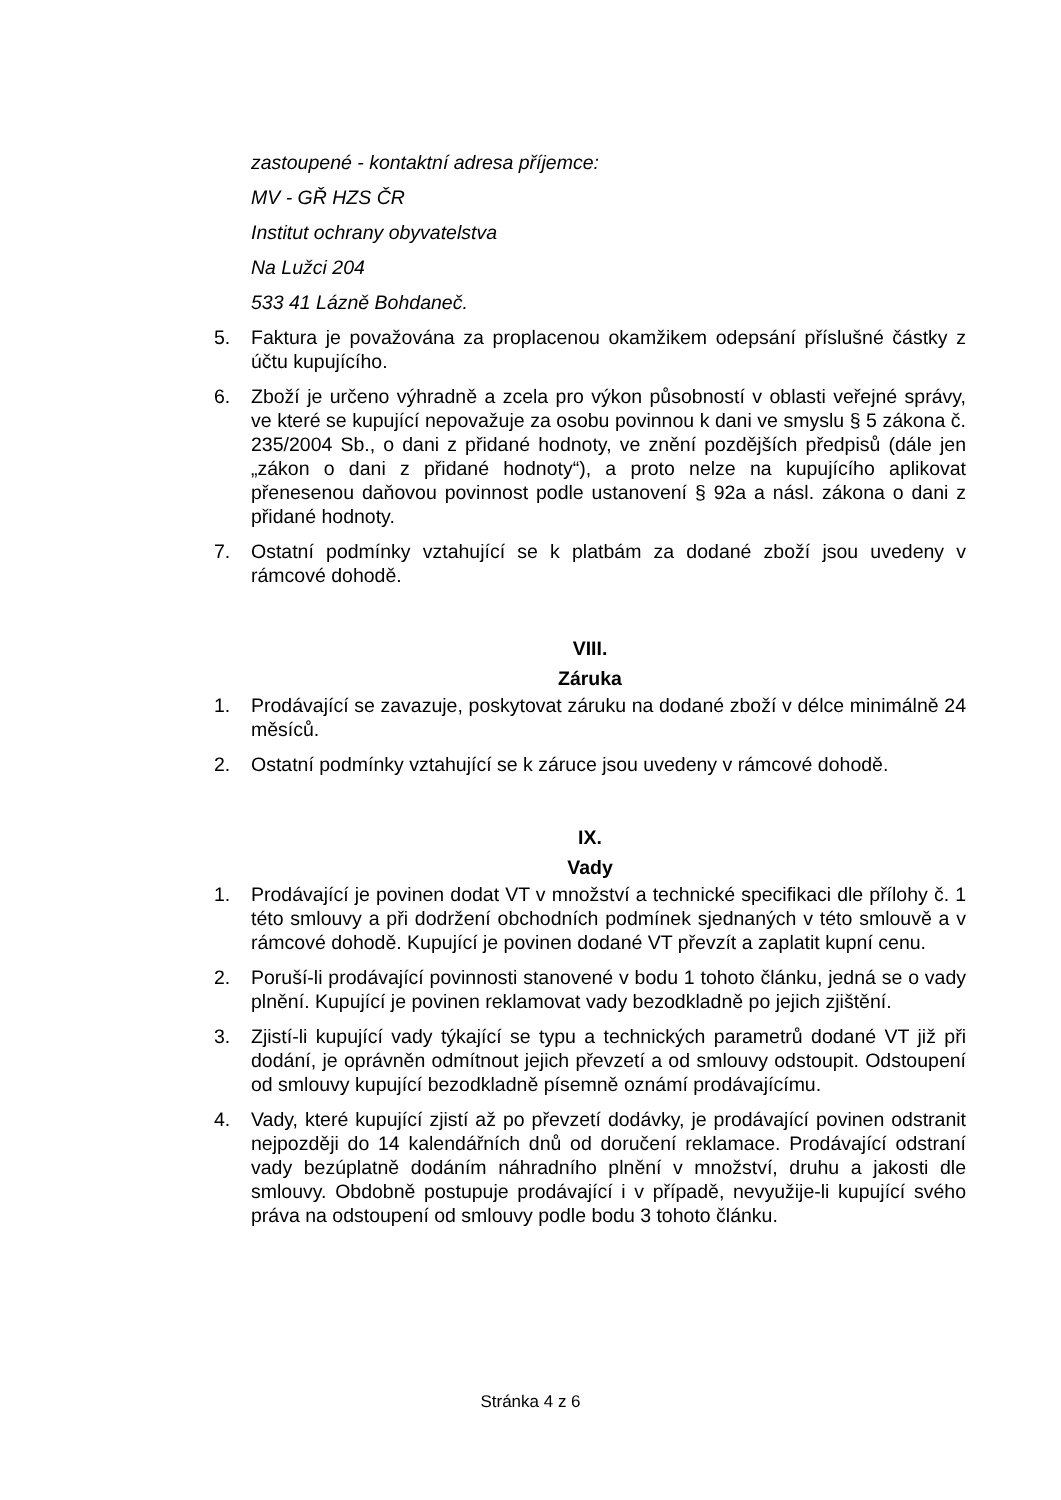zastoupené - kontaktní adresa příjemce:
MV - GŘ HZS ČR
Institut ochrany obyvatelstva
Na Lužci 204
533 41 Lázně Bohdaneč.
5. Faktura je považována za proplacenou okamžikem odepsání příslušné částky z účtu kupujícího.
6. Zboží je určeno výhradně a zcela pro výkon působností v oblasti veřejné správy, ve které se kupující nepovažuje za osobu povinnou k dani ve smyslu § 5 zákona č. 235/2004 Sb., o dani z přidané hodnoty, ve znění pozdějších předpisů (dále jen „zákon o dani z přidané hodnoty“), a proto nelze na kupujícího aplikovat přenesenou daňovou povinnost podle ustanovení § 92a a násl. zákona o dani z přidané hodnoty.
7. Ostatní podmínky vztahující se k platbám za dodané zboží jsou uvedeny v rámcové dohodě.
VIII.
Záruka
1. Prodávající se zavazuje, poskytovat záruku na dodané zboží v délce minimálně 24 měsíců.
2. Ostatní podmínky vztahující se k záruce jsou uvedeny v rámcové dohodě.
IX.
Vady
1. Prodávající je povinen dodat VT v množství a technické specifikaci dle přílohy č. 1 této smlouvy a při dodržení obchodních podmínek sjednaných v této smlouvě a v rámcové dohodě. Kupující je povinen dodané VT převzít a zaplatit kupní cenu.
2. Poruší-li prodávající povinnosti stanovené v bodu 1 tohoto článku, jedná se o vady plnění. Kupující je povinen reklamovat vady bezodkladně po jejich zjištění.
3. Zjistí-li kupující vady týkající se typu a technických parametrů dodané VT již při dodání, je oprávněn odmítnout jejich převzetí a od smlouvy odstoupit. Odstoupení od smlouvy kupující bezodkladně písemně oznámí prodávajícímu.
4. Vady, které kupující zjistí až po převzetí dodávky, je prodávající povinen odstranit nejpozději do 14 kalendářních dnů od doručení reklamace. Prodávající odstraní vady bezúplatně dodáním náhradního plnění v množství, druhu a jakosti dle smlouvy. Obdobně postupuje prodávající i v případě, nevyužije-li kupující svého práva na odstoupení od smlouvy podle bodu 3 tohoto článku.
Stránka 4 z 6